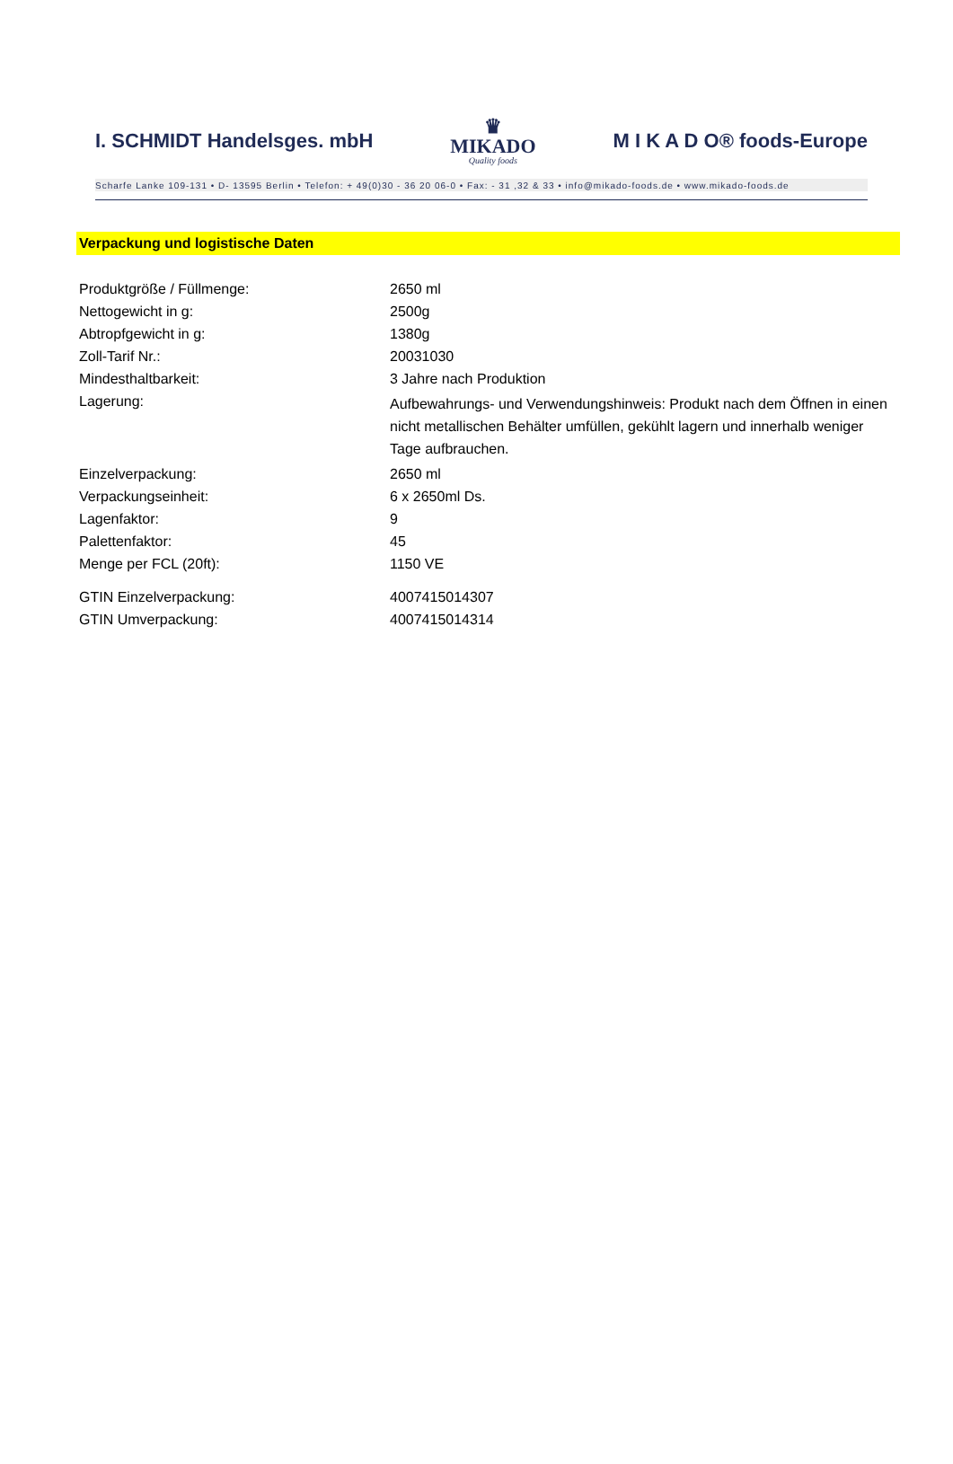I. SCHMIDT Handelsges. mbH ♛
MIKADO
Quality foods M I K A D O® foods-Europe
Scharfe Lanke 109-131 • D- 13595 Berlin • Telefon: + 49(0)30 - 36 20 06-0 • Fax: - 31 ,32 & 33 • info@mikado-foods.de • www.mikado-foods.de
Verpackung und logistische Daten
| Produktgröße / Füllmenge: | 2650 ml |
| Nettogewicht in g: | 2500g |
| Abtropfgewicht in g: | 1380g |
| Zoll-Tarif Nr.: | 20031030 |
| Mindesthaltbarkeit: | 3 Jahre nach Produktion |
| Lagerung: | Aufbewahrungs- und Verwendungshinweis: Produkt nach dem Öffnen in einen nicht metallischen Behälter umfüllen, gekühlt lagern und innerhalb weniger Tage aufbrauchen. |
| Einzelverpackung: | 2650 ml |
| Verpackungseinheit: | 6 x 2650ml Ds. |
| Lagenfaktor: | 9 |
| Palettenfaktor: | 45 |
| Menge per FCL (20ft): | 1150 VE |
| GTIN Einzelverpackung: | 4007415014307 |
| GTIN Umverpackung: | 4007415014314 |